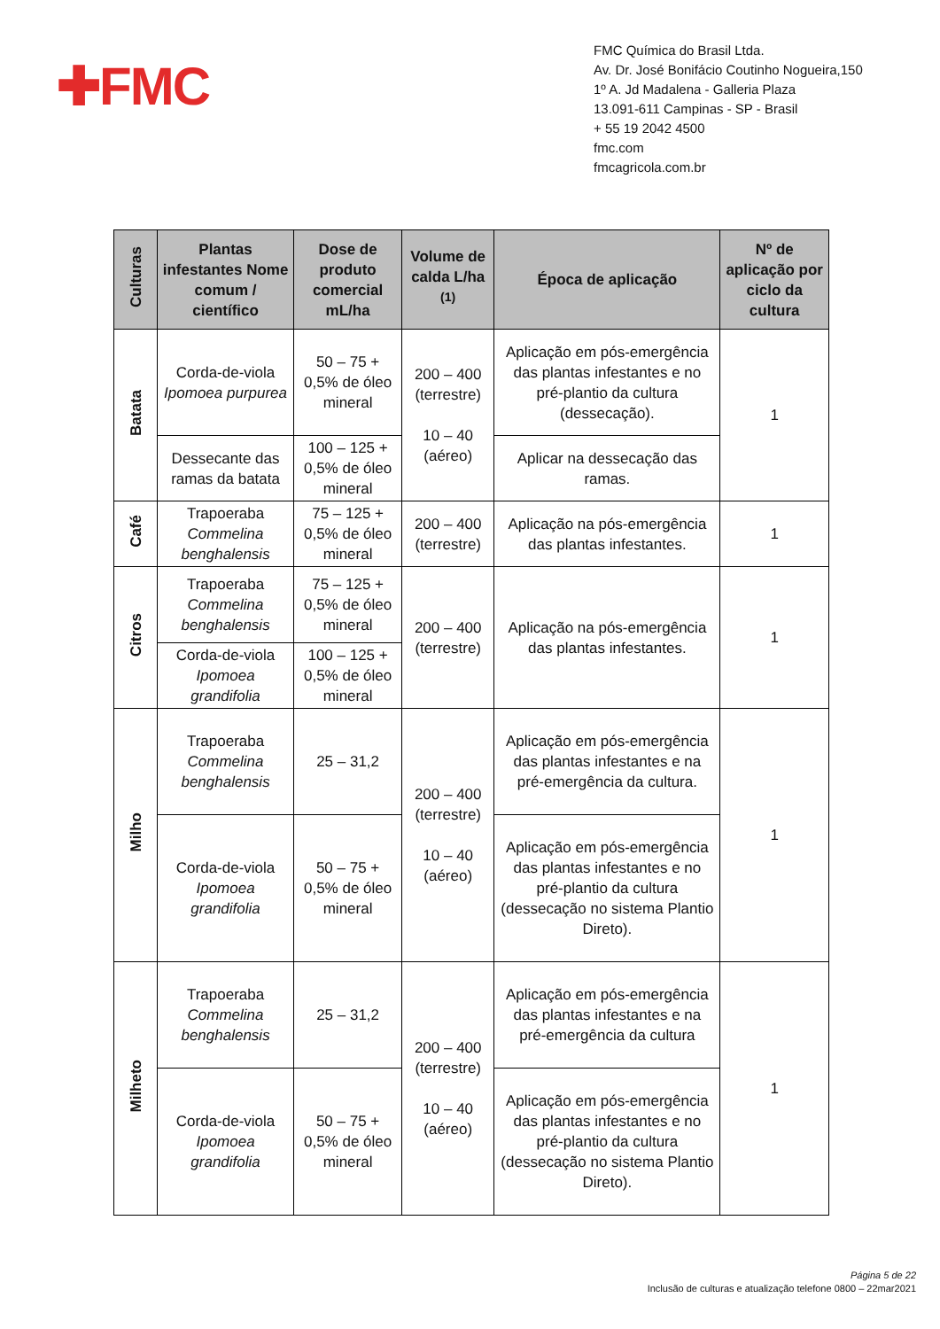✚FMC
FMC Química do Brasil Ltda.
Av. Dr. José Bonifácio Coutinho Nogueira,150
1º A. Jd Madalena - Galleria Plaza
13.091-611 Campinas - SP - Brasil
+ 55 19 2042 4500
fmc.com
fmcagricola.com.br
| Culturas | Plantas infestantes Nome comum / científico | Dose de produto comercial mL/ha | Volume de calda L/ha <sup>(1)</sup> | Época de aplicação | Nº de aplicação por ciclo da cultura |
| --- | --- | --- | --- | --- | --- |
| Batata | Corda-de-viola Ipomoea purpurea | 50 – 75 + 0,5% de óleo mineral | 200 – 400 (terrestre) 10 – 40 (aéreo) | Aplicação em pós-emergência das plantas infestantes e no pré-plantio da cultura (dessecação). | 1 |
| | Dessecante das ramas da batata | 100 – 125 + 0,5% de óleo mineral | | Aplicar na dessecação das ramas. | |
| Café | Trapoeraba Commelina benghalensis | 75 – 125 + 0,5% de óleo mineral | 200 – 400 (terrestre) | Aplicação na pós-emergência das plantas infestantes. | 1 |
| Citros | Trapoeraba Commelina benghalensis | 75 – 125 + 0,5% de óleo mineral | 200 – 400 (terrestre) | Aplicação na pós-emergência das plantas infestantes. | 1 |
| | Corda-de-viola Ipomoea grandifolia | 100 – 125 + 0,5% de óleo mineral | | | |
| Milho | Trapoeraba Commelina benghalensis | 25 – 31,2 | 200 – 400 (terrestre) 10 – 40 (aéreo) | Aplicação em pós-emergência das plantas infestantes e na pré-emergência da cultura. | 1 |
| | Corda-de-viola Ipomoea grandifolia | 50 – 75 + 0,5% de óleo mineral | | Aplicação em pós-emergência das plantas infestantes e no pré-plantio da cultura (dessecação no sistema Plantio Direto). | |
| Milheto | Trapoeraba Commelina benghalensis | 25 – 31,2 | 200 – 400 (terrestre) 10 – 40 (aéreo) | Aplicação em pós-emergência das plantas infestantes e na pré-emergência da cultura | 1 |
| | Corda-de-viola Ipomoea grandifolia | 50 – 75 + 0,5% de óleo mineral | | Aplicação em pós-emergência das plantas infestantes e no pré-plantio da cultura (dessecação no sistema Plantio Direto). | |
Página 5 de 22
Inclusão de culturas e atualização telefone 0800 – 22mar2021